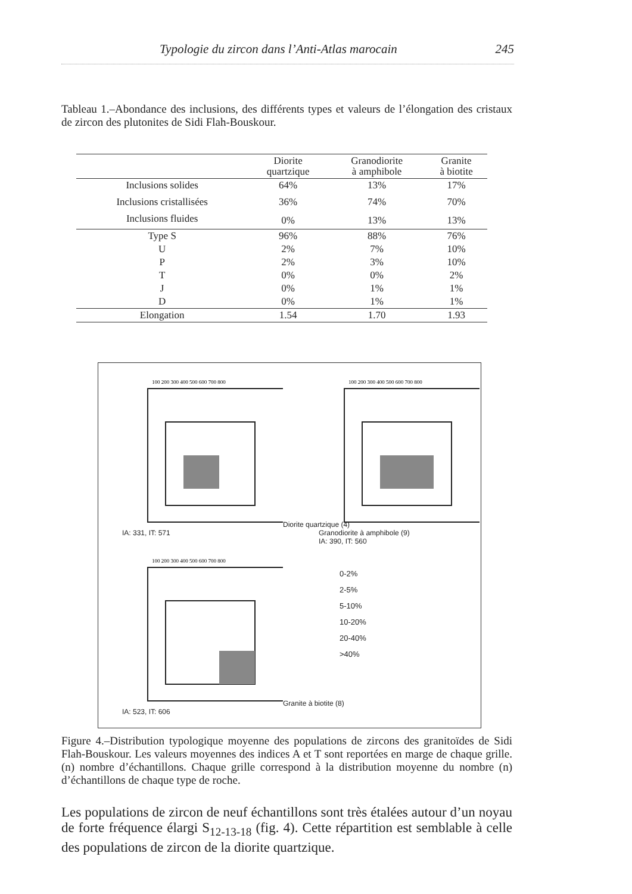Typologie du zircon dans l’Anti-Atlas marocain 245
Tableau 1.–Abondance des inclusions, des différents types et valeurs de l’élongation des cristaux de zircon des plutonites de Sidi Flah-Bouskour.
| | Diorite quartzique | Granodiorite à amphibole | Granite à biotite |
| --- | --- | --- | --- |
| Inclusions solides | 64% | 13% | 17% |
| Inclusions cristallisées | 36% | 74% | 70% |
| Inclusions fluides | 0% | 13% | 13% |
| Type S | 96% | 88% | 76% |
| U | 2% | 7% | 10% |
| P | 2% | 3% | 10% |
| T | 0% | 0% | 2% |
| J | 0% | 1% | 1% |
| D | 0% | 1% | 1% |
| Elongation | 1.54 | 1.70 | 1.93 |
100 200 300 400 500 600 700 800
Diorite quartzique (4)
IA: 331, IT: 571
100 200 300 400 500 600 700 800
Granodiorite à amphibole (9)
IA: 390, IT: 560
100 200 300 400 500 600 700 800
Granite à biotite (8)
IA: 523, IT: 606
0-2%
2-5%
5-10%
10-20%
20-40%
>40%
Figure 4.–Distribution typologique moyenne des populations de zircons des granitoïdes de Sidi Flah-Bouskour. Les valeurs moyennes des indices A et T sont reportées en marge de chaque grille. (n) nombre d’échantillons. Chaque grille correspond à la distribution moyenne du nombre (n) d’échantillons de chaque type de roche.
Les populations de zircon de neuf échantillons sont très étalées autour d’un noyau de forte fréquence élargi S<sub>12-13-18</sub> (fig. 4). Cette répartition est semblable à celle des populations de zircon de la diorite quartzique.